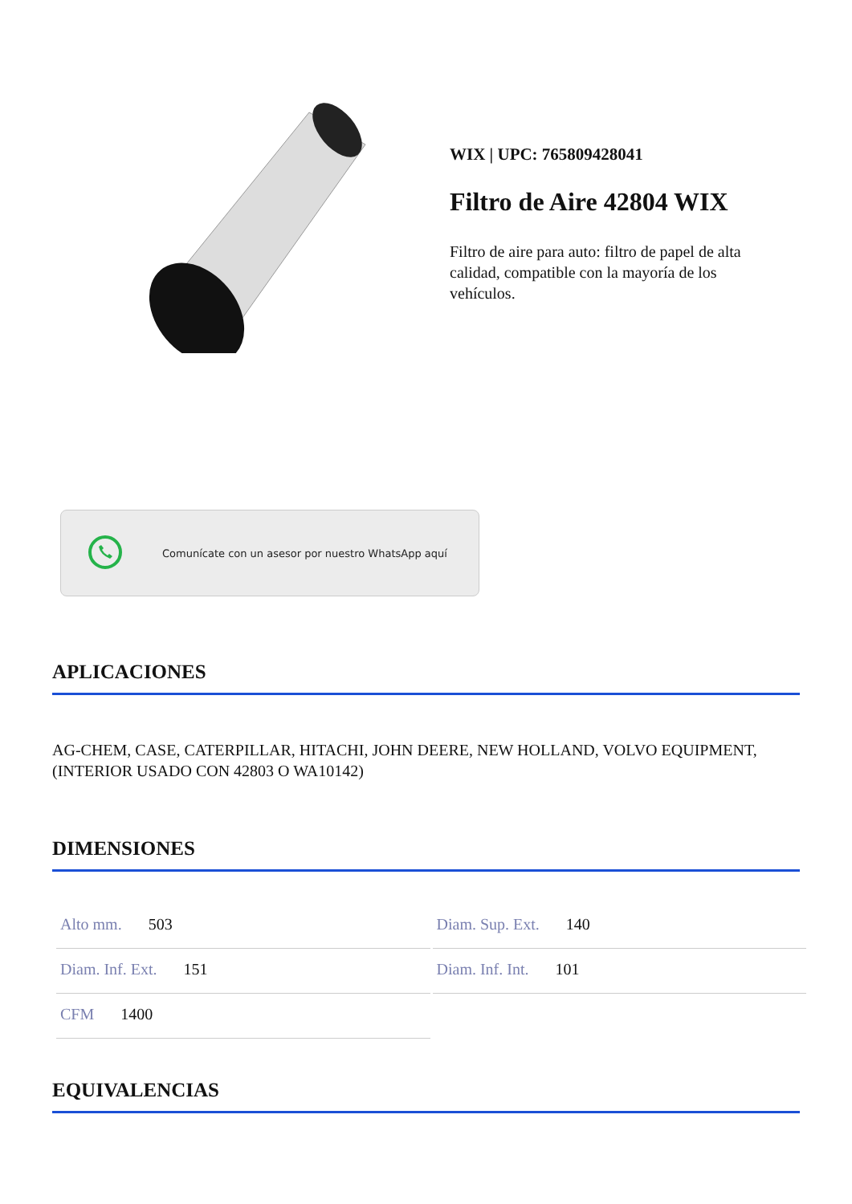WIX | UPC: 765809428041
Filtro de Aire 42804 WIX
Filtro de aire para auto: filtro de papel de alta calidad, compatible con la mayoría de los vehículos.
Comunícate con un asesor por nuestro WhatsApp aquí
APLICACIONES
AG-CHEM, CASE, CATERPILLAR, HITACHI, JOHN DEERE, NEW HOLLAND, VOLVO EQUIPMENT, (INTERIOR USADO CON 42803 O WA10142)
DIMENSIONES
| Alto mm. 503 | Diam. Sup. Ext. 140 |
| Diam. Inf. Ext. 151 | Diam. Inf. Int. 101 |
| CFM 1400 | |
EQUIVALENCIAS